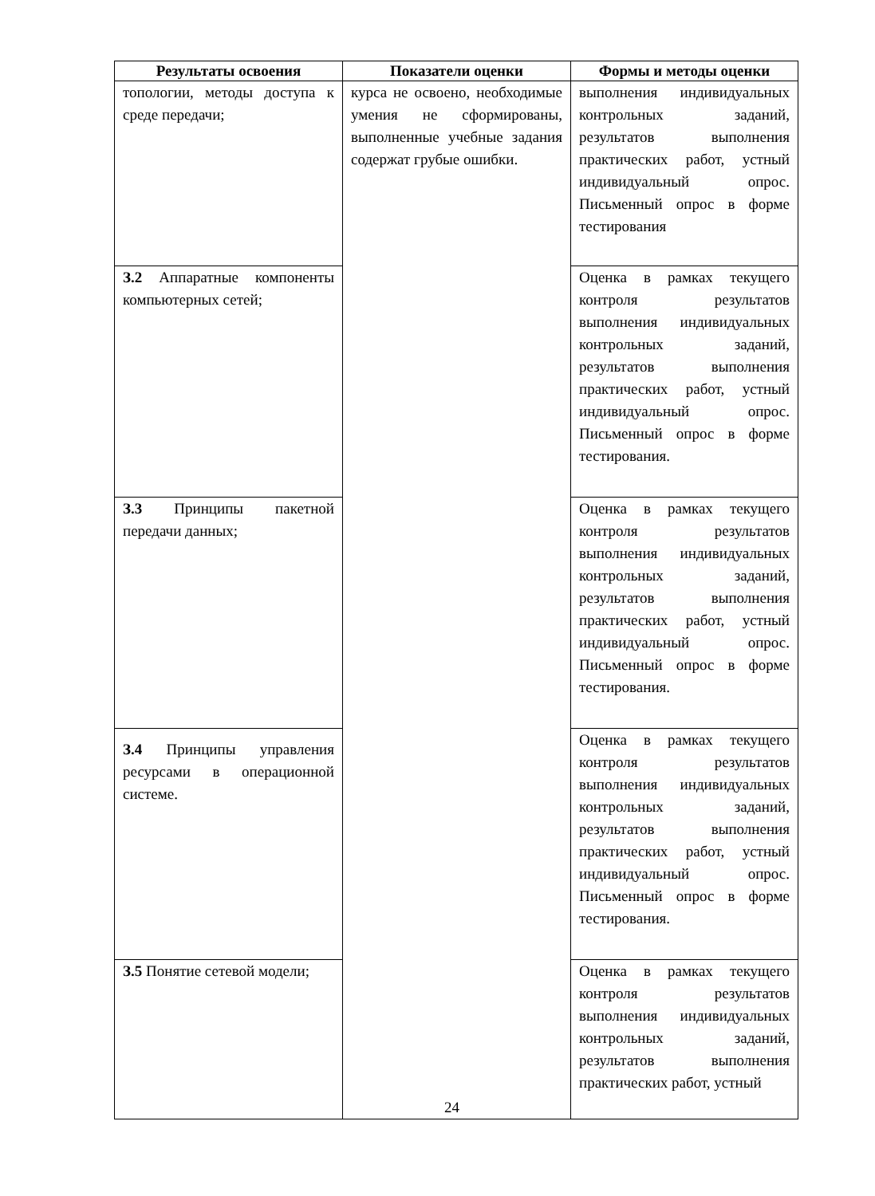| Результаты освоения | Показатели оценки | Формы и методы оценки |
| --- | --- | --- |
| топологии, методы доступа к среде передачи; | курса не освоено, необходимые умения не сформированы, выполненные учебные задания содержат грубые ошибки. | выполнения индивидуальных контрольных заданий, результатов выполнения практических работ, устный индивидуальный опрос. Письменный опрос в форме тестирования |
| З.2 Аппаратные компоненты компьютерных сетей; | | Оценка в рамках текущего контроля результатов выполнения индивидуальных контрольных заданий, результатов выполнения практических работ, устный индивидуальный опрос. Письменный опрос в форме тестирования. |
| З.3 Принципы пакетной передачи данных; | | Оценка в рамках текущего контроля результатов выполнения индивидуальных контрольных заданий, результатов выполнения практических работ, устный индивидуальный опрос. Письменный опрос в форме тестирования. |
| З.4 Принципы управления ресурсами в операционной системе. | | Оценка в рамках текущего контроля результатов выполнения индивидуальных контрольных заданий, результатов выполнения практических работ, устный индивидуальный опрос. Письменный опрос в форме тестирования. |
| З.5 Понятие сетевой модели; | | Оценка в рамках текущего контроля результатов выполнения индивидуальных контрольных заданий, результатов выполнения практических работ, устный |
24